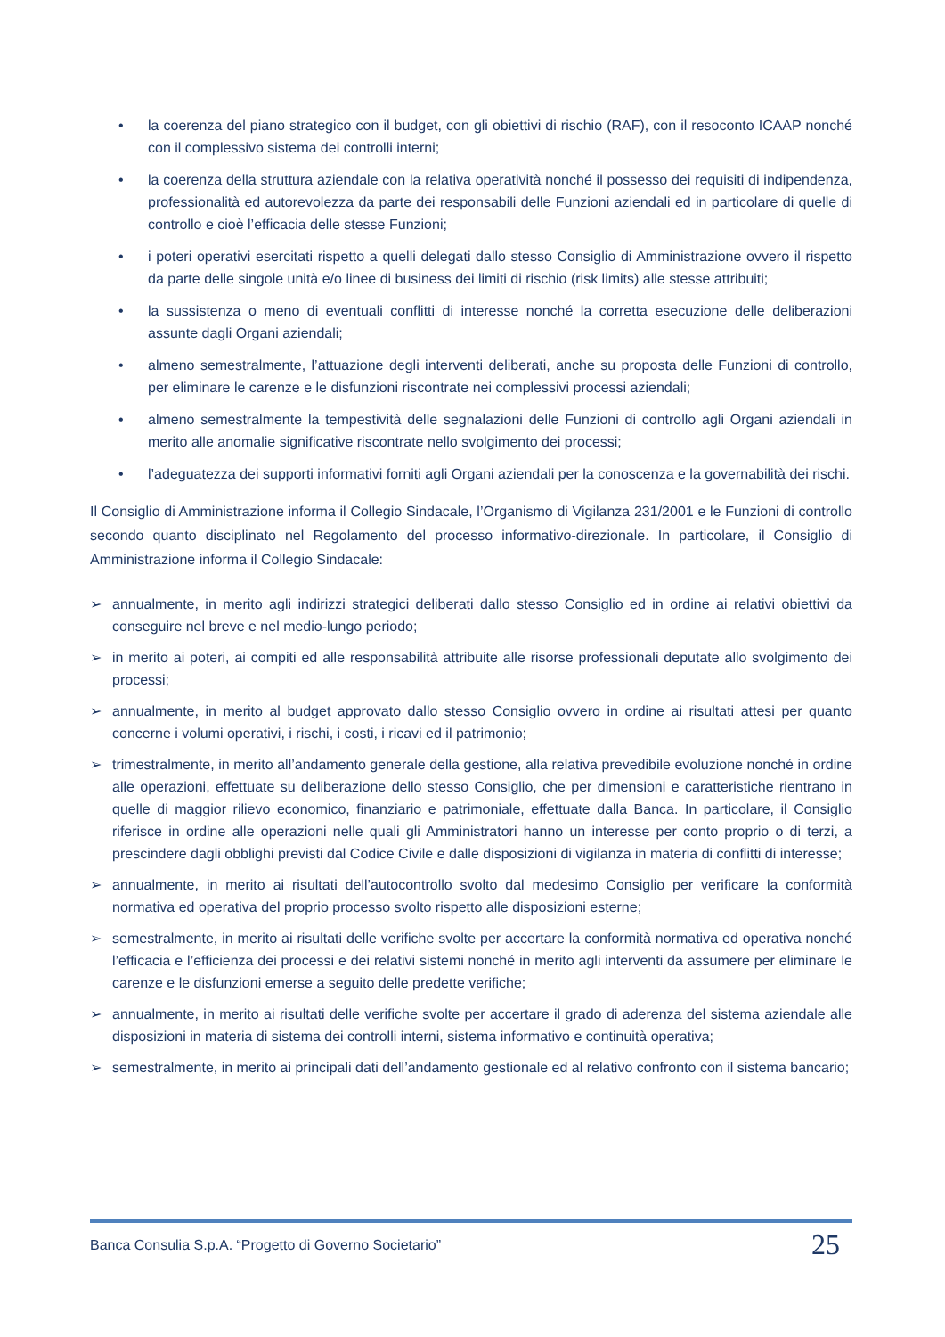• la coerenza del piano strategico con il budget, con gli obiettivi di rischio (RAF), con il resoconto ICAAP nonché con il complessivo sistema dei controlli interni;
• la coerenza della struttura aziendale con la relativa operatività nonché il possesso dei requisiti di indipendenza, professionalità ed autorevolezza da parte dei responsabili delle Funzioni aziendali ed in particolare di quelle di controllo e cioè l’efficacia delle stesse Funzioni;
• i poteri operativi esercitati rispetto a quelli delegati dallo stesso Consiglio di Amministrazione ovvero il rispetto da parte delle singole unità e/o linee di business dei limiti di rischio (risk limits) alle stesse attribuiti;
• la sussistenza o meno di eventuali conflitti di interesse nonché la corretta esecuzione delle deliberazioni assunte dagli Organi aziendali;
• almeno semestralmente, l’attuazione degli interventi deliberati, anche su proposta delle Funzioni di controllo, per eliminare le carenze e le disfunzioni riscontrate nei complessivi processi aziendali;
• almeno semestralmente la tempestività delle segnalazioni delle Funzioni di controllo agli Organi aziendali in merito alle anomalie significative riscontrate nello svolgimento dei processi;
• l’adeguatezza dei supporti informativi forniti agli Organi aziendali per la conoscenza e la governabilità dei rischi.
Il Consiglio di Amministrazione informa il Collegio Sindacale, l’Organismo di Vigilanza 231/2001 e le Funzioni di controllo secondo quanto disciplinato nel Regolamento del processo informativo-direzionale. In particolare, il Consiglio di Amministrazione informa il Collegio Sindacale:
➢ annualmente, in merito agli indirizzi strategici deliberati dallo stesso Consiglio ed in ordine ai relativi obiettivi da conseguire nel breve e nel medio-lungo periodo;
➢ in merito ai poteri, ai compiti ed alle responsabilità attribuite alle risorse professionali deputate allo svolgimento dei processi;
➢ annualmente, in merito al budget approvato dallo stesso Consiglio ovvero in ordine ai risultati attesi per quanto concerne i volumi operativi, i rischi, i costi, i ricavi ed il patrimonio;
➢ trimestralmente, in merito all’andamento generale della gestione, alla relativa prevedibile evoluzione nonché in ordine alle operazioni, effettuate su deliberazione dello stesso Consiglio, che per dimensioni e caratteristiche rientrano in quelle di maggior rilievo economico, finanziario e patrimoniale, effettuate dalla Banca. In particolare, il Consiglio riferisce in ordine alle operazioni nelle quali gli Amministratori hanno un interesse per conto proprio o di terzi, a prescindere dagli obblighi previsti dal Codice Civile e dalle disposizioni di vigilanza in materia di conflitti di interesse;
➢ annualmente, in merito ai risultati dell’autocontrollo svolto dal medesimo Consiglio per verificare la conformità normativa ed operativa del proprio processo svolto rispetto alle disposizioni esterne;
➢ semestralmente, in merito ai risultati delle verifiche svolte per accertare la conformità normativa ed operativa nonché l’efficacia e l’efficienza dei processi e dei relativi sistemi nonché in merito agli interventi da assumere per eliminare le carenze e le disfunzioni emerse a seguito delle predette verifiche;
➢ annualmente, in merito ai risultati delle verifiche svolte per accertare il grado di aderenza del sistema aziendale alle disposizioni in materia di sistema dei controlli interni, sistema informativo e continuità operativa;
➢ semestralmente, in merito ai principali dati dell’andamento gestionale ed al relativo confronto con il sistema bancario;
Banca Consulia S.p.A. “Progetto di Governo Societario” 25